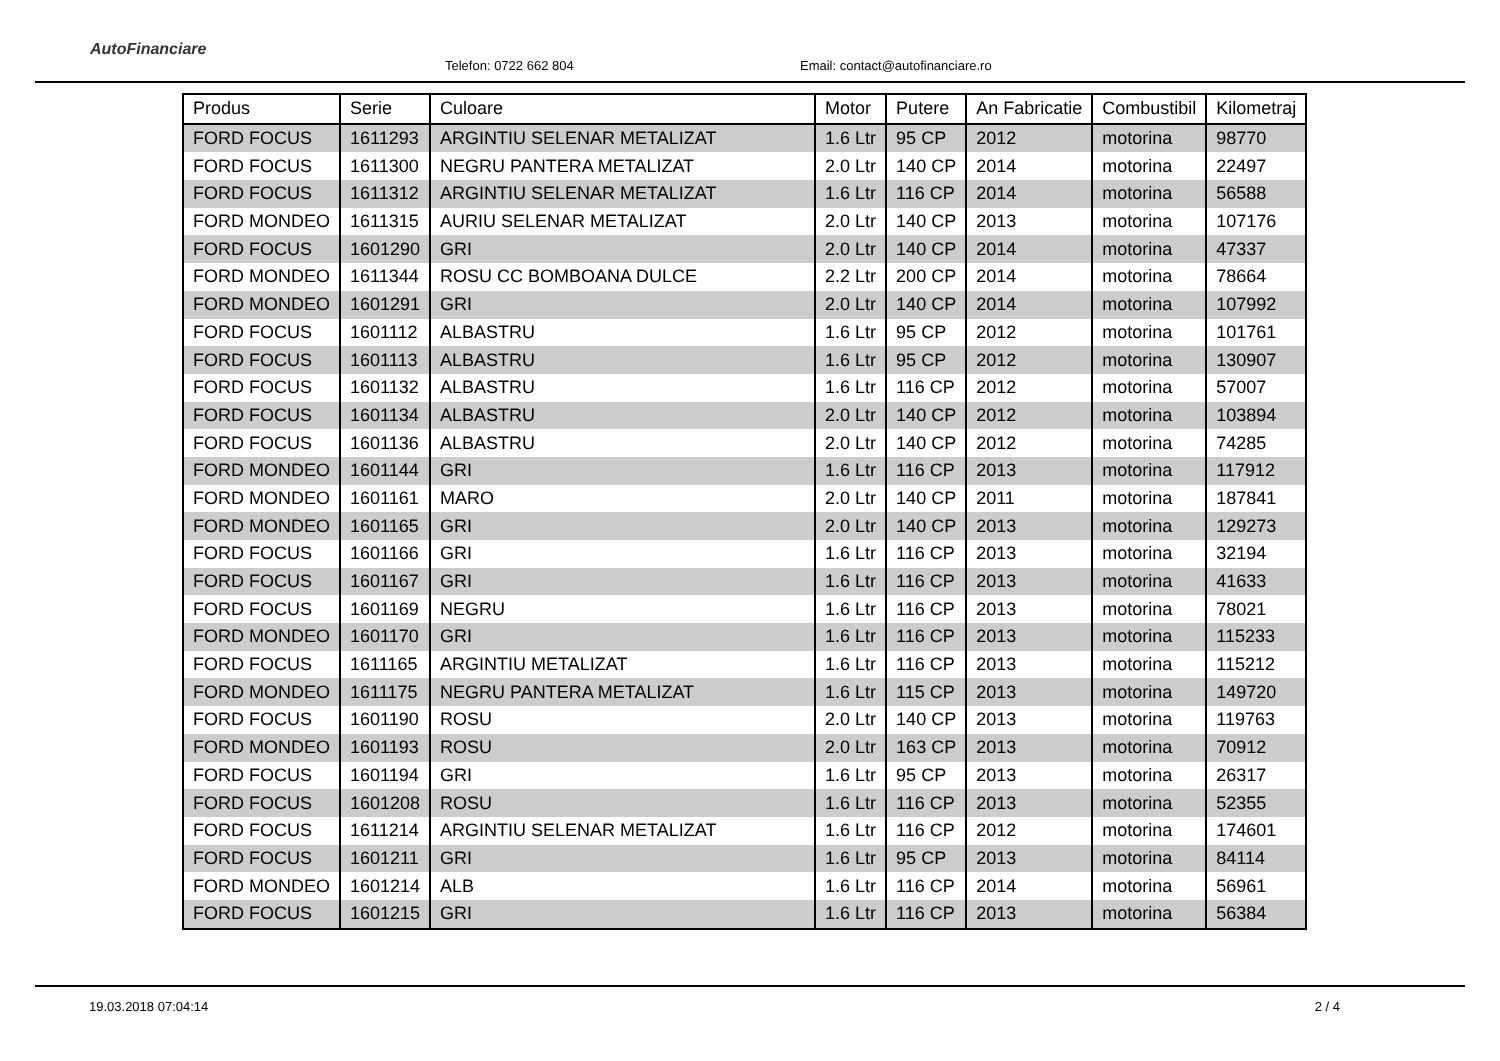AutoFinanciare
Telefon: 0722 662 804
Email: contact@autofinanciare.ro
| Produs | Serie | Culoare | Motor | Putere | An Fabricatie | Combustibil | Kilometraj |
| --- | --- | --- | --- | --- | --- | --- | --- |
| FORD FOCUS | 1611293 | ARGINTIU SELENAR METALIZAT | 1.6 Ltr | 95 CP | 2012 | motorina | 98770 |
| FORD FOCUS | 1611300 | NEGRU PANTERA METALIZAT | 2.0 Ltr | 140 CP | 2014 | motorina | 22497 |
| FORD FOCUS | 1611312 | ARGINTIU SELENAR METALIZAT | 1.6 Ltr | 116 CP | 2014 | motorina | 56588 |
| FORD MONDEO | 1611315 | AURIU SELENAR METALIZAT | 2.0 Ltr | 140 CP | 2013 | motorina | 107176 |
| FORD FOCUS | 1601290 | GRI | 2.0 Ltr | 140 CP | 2014 | motorina | 47337 |
| FORD MONDEO | 1611344 | ROSU CC BOMBOANA DULCE | 2.2 Ltr | 200 CP | 2014 | motorina | 78664 |
| FORD MONDEO | 1601291 | GRI | 2.0 Ltr | 140 CP | 2014 | motorina | 107992 |
| FORD FOCUS | 1601112 | ALBASTRU | 1.6 Ltr | 95 CP | 2012 | motorina | 101761 |
| FORD FOCUS | 1601113 | ALBASTRU | 1.6 Ltr | 95 CP | 2012 | motorina | 130907 |
| FORD FOCUS | 1601132 | ALBASTRU | 1.6 Ltr | 116 CP | 2012 | motorina | 57007 |
| FORD FOCUS | 1601134 | ALBASTRU | 2.0 Ltr | 140 CP | 2012 | motorina | 103894 |
| FORD FOCUS | 1601136 | ALBASTRU | 2.0 Ltr | 140 CP | 2012 | motorina | 74285 |
| FORD MONDEO | 1601144 | GRI | 1.6 Ltr | 116 CP | 2013 | motorina | 117912 |
| FORD MONDEO | 1601161 | MARO | 2.0 Ltr | 140 CP | 2011 | motorina | 187841 |
| FORD MONDEO | 1601165 | GRI | 2.0 Ltr | 140 CP | 2013 | motorina | 129273 |
| FORD FOCUS | 1601166 | GRI | 1.6 Ltr | 116 CP | 2013 | motorina | 32194 |
| FORD FOCUS | 1601167 | GRI | 1.6 Ltr | 116 CP | 2013 | motorina | 41633 |
| FORD FOCUS | 1601169 | NEGRU | 1.6 Ltr | 116 CP | 2013 | motorina | 78021 |
| FORD MONDEO | 1601170 | GRI | 1.6 Ltr | 116 CP | 2013 | motorina | 115233 |
| FORD FOCUS | 1611165 | ARGINTIU METALIZAT | 1.6 Ltr | 116 CP | 2013 | motorina | 115212 |
| FORD MONDEO | 1611175 | NEGRU PANTERA METALIZAT | 1.6 Ltr | 115 CP | 2013 | motorina | 149720 |
| FORD FOCUS | 1601190 | ROSU | 2.0 Ltr | 140 CP | 2013 | motorina | 119763 |
| FORD MONDEO | 1601193 | ROSU | 2.0 Ltr | 163 CP | 2013 | motorina | 70912 |
| FORD FOCUS | 1601194 | GRI | 1.6 Ltr | 95 CP | 2013 | motorina | 26317 |
| FORD FOCUS | 1601208 | ROSU | 1.6 Ltr | 116 CP | 2013 | motorina | 52355 |
| FORD FOCUS | 1611214 | ARGINTIU SELENAR METALIZAT | 1.6 Ltr | 116 CP | 2012 | motorina | 174601 |
| FORD FOCUS | 1601211 | GRI | 1.6 Ltr | 95 CP | 2013 | motorina | 84114 |
| FORD MONDEO | 1601214 | ALB | 1.6 Ltr | 116 CP | 2014 | motorina | 56961 |
| FORD FOCUS | 1601215 | GRI | 1.6 Ltr | 116 CP | 2013 | motorina | 56384 |
19.03.2018 07:04:14 2 / 4